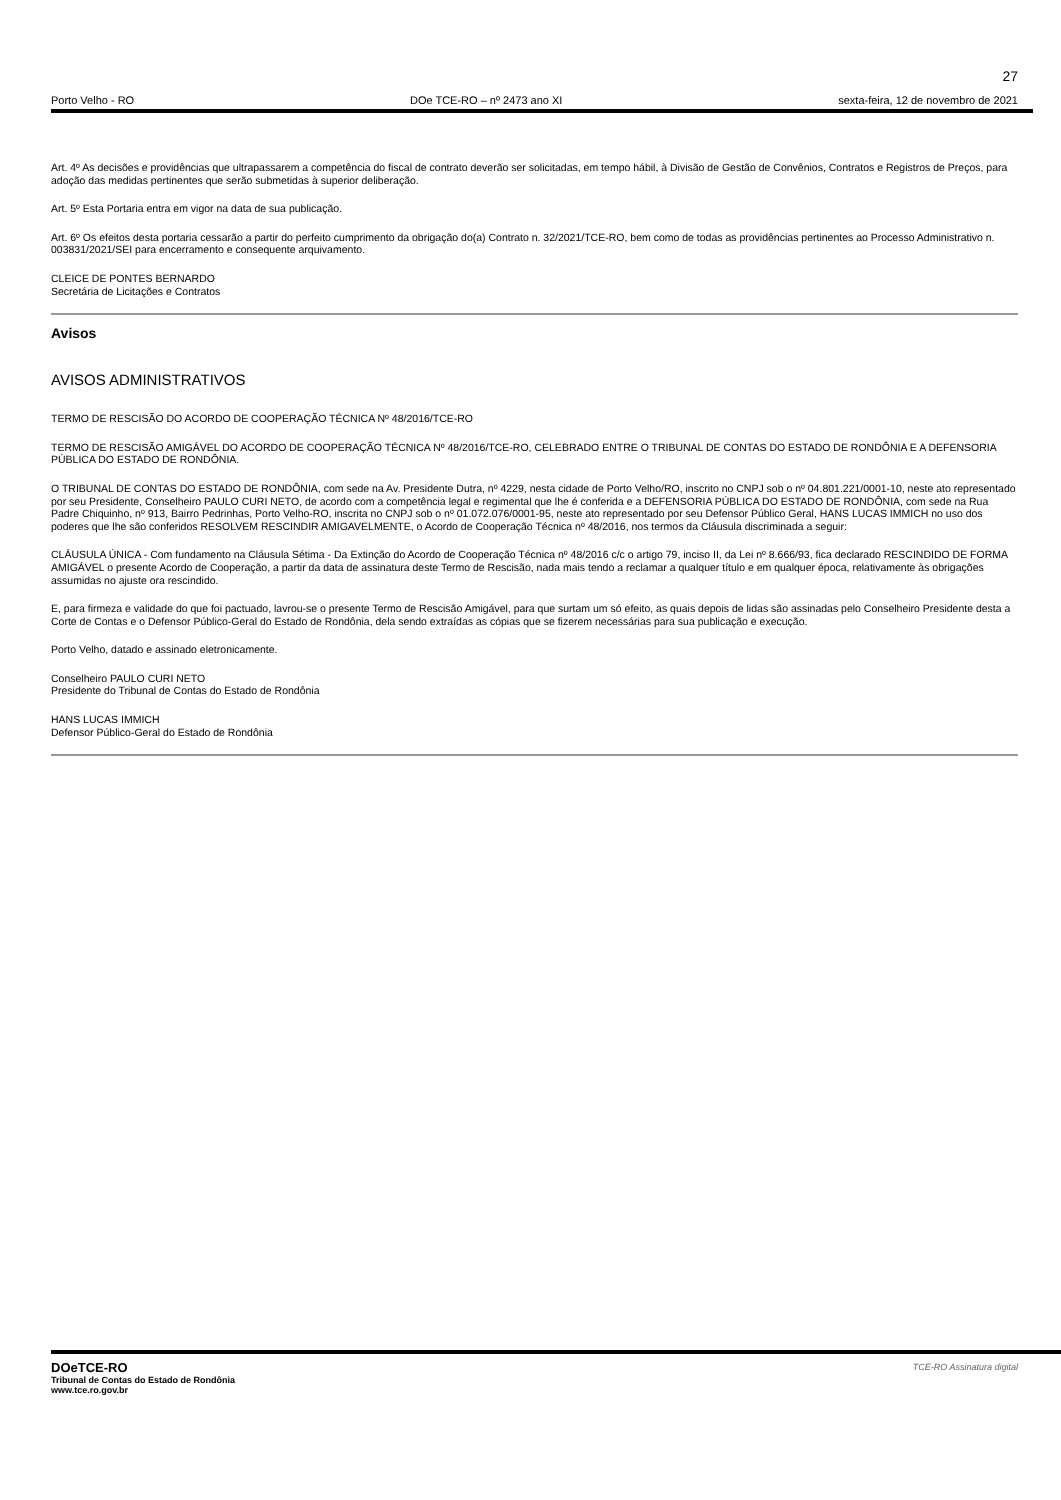27
Porto Velho - RO DOe TCE-RO – nº 2473 ano XI sexta-feira, 12 de novembro de 2021
Art. 4º As decisões e providências que ultrapassarem a competência do fiscal de contrato deverão ser solicitadas, em tempo hábil, à Divisão de Gestão de Convênios, Contratos e Registros de Preços, para adoção das medidas pertinentes que serão submetidas à superior deliberação.
Art. 5º Esta Portaria entra em vigor na data de sua publicação.
Art. 6º Os efeitos desta portaria cessarão a partir do perfeito cumprimento da obrigação do(a) Contrato n. 32/2021/TCE-RO, bem como de todas as providências pertinentes ao Processo Administrativo n. 003831/2021/SEI para encerramento e consequente arquivamento.
CLEICE DE PONTES BERNARDO
Secretária de Licitações e Contratos
Avisos
AVISOS ADMINISTRATIVOS
TERMO DE RESCISÃO DO ACORDO DE COOPERAÇÃO TÉCNICA Nº 48/2016/TCE-RO
TERMO DE RESCISÃO AMIGÁVEL DO ACORDO DE COOPERAÇÃO TÉCNICA Nº 48/2016/TCE-RO, CELEBRADO ENTRE O TRIBUNAL DE CONTAS DO ESTADO DE RONDÔNIA E A DEFENSORIA PÚBLICA DO ESTADO DE RONDÔNIA.
O TRIBUNAL DE CONTAS DO ESTADO DE RONDÔNIA, com sede na Av. Presidente Dutra, nº 4229, nesta cidade de Porto Velho/RO, inscrito no CNPJ sob o nº 04.801.221/0001-10, neste ato representado por seu Presidente, Conselheiro PAULO CURI NETO, de acordo com a competência legal e regimental que lhe é conferida e a DEFENSORIA PÚBLICA DO ESTADO DE RONDÔNIA, com sede na Rua Padre Chiquinho, nº 913, Bairro Pedrinhas, Porto Velho-RO, inscrita no CNPJ sob o nº 01.072.076/0001-95, neste ato representado por seu Defensor Público Geral, HANS LUCAS IMMICH no uso dos poderes que lhe são conferidos RESOLVEM RESCINDIR AMIGAVELMENTE, o Acordo de Cooperação Técnica nº 48/2016, nos termos da Cláusula discriminada a seguir:
CLÁUSULA ÚNICA - Com fundamento na Cláusula Sétima - Da Extinção do Acordo de Cooperação Técnica nº 48/2016 c/c o artigo 79, inciso II, da Lei nº 8.666/93, fica declarado RESCINDIDO DE FORMA AMIGÁVEL o presente Acordo de Cooperação, a partir da data de assinatura deste Termo de Rescisão, nada mais tendo a reclamar a qualquer título e em qualquer época, relativamente às obrigações assumidas no ajuste ora rescindido.
E, para firmeza e validade do que foi pactuado, lavrou-se o presente Termo de Rescisão Amigável, para que surtam um só efeito, as quais depois de lidas são assinadas pelo Conselheiro Presidente desta a Corte de Contas e o Defensor Público-Geral do Estado de Rondônia, dela sendo extraídas as cópias que se fizerem necessárias para sua publicação e execução.
Porto Velho, datado e assinado eletronicamente.
Conselheiro PAULO CURI NETO
Presidente do Tribunal de Contas do Estado de Rondônia
HANS LUCAS IMMICH
Defensor Público-Geral do Estado de Rondônia
DOeTCE-RO
Tribunal de Contas do Estado de Rondônia
www.tce.ro.gov.br
TCE-RO Assinatura digital